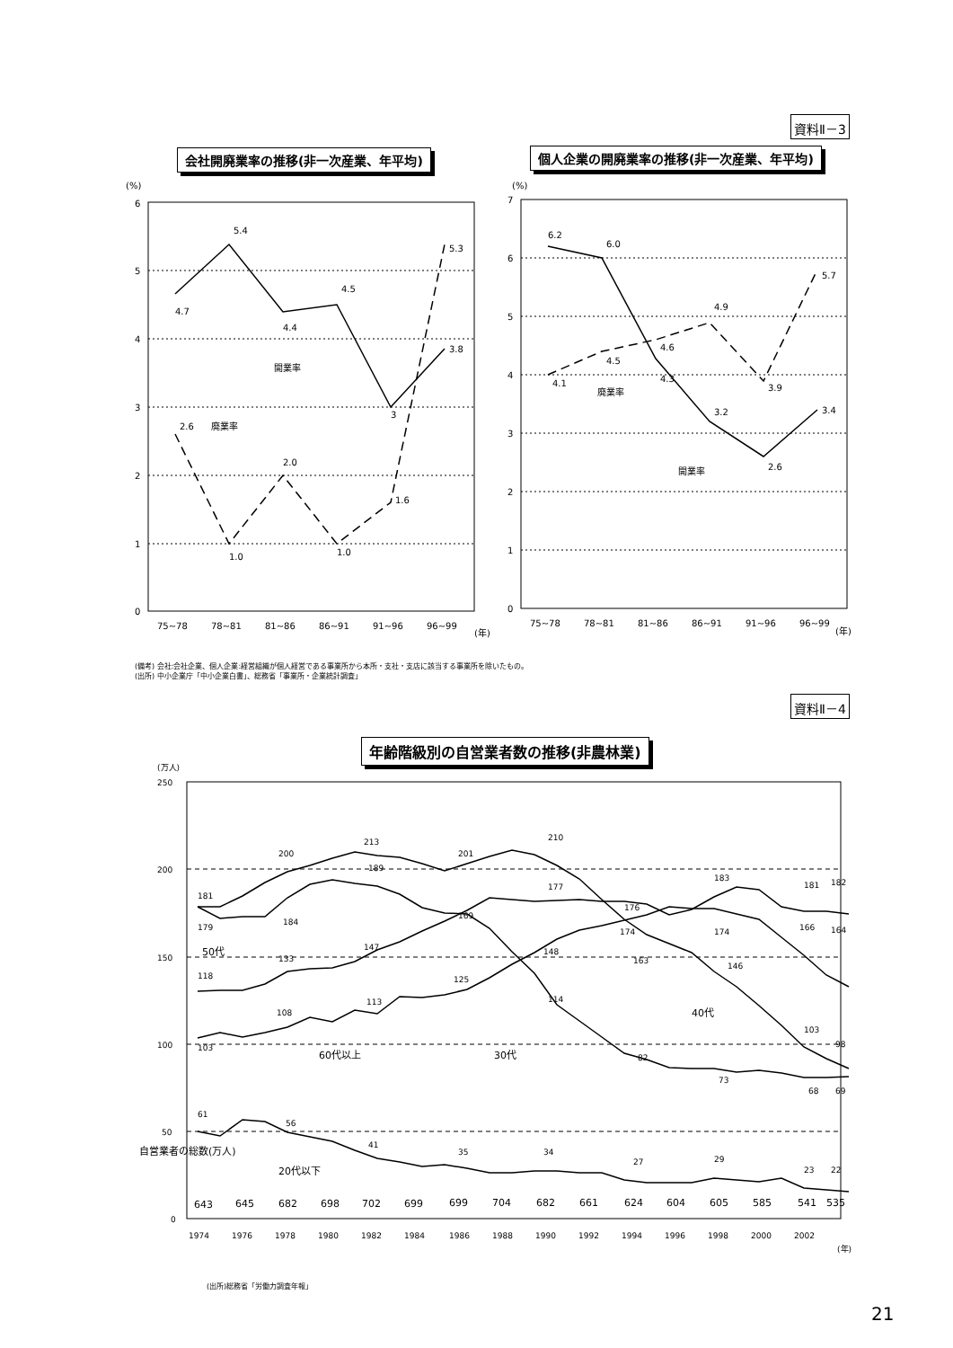資料Ⅱ－3
会社開廃業率の推移(非一次産業、年平均)
個人企業の開廃業率の推移(非一次産業、年平均)
(%)
6
5
4
3
2
1
0
4.7
5.4
4.4
4.5
3
3.8
2.6
1.0
2.0
1.0
1.6
5.3
開業率
廃業率
75~78
78~81
81~86
86~91
91~96
96~99
(年)
(%)
7
6
5
4
3
2
1
0
6.2
6.0
4.3
3.2
2.6
3.4
4.1
4.5
4.6
4.9
3.9
5.7
廃業率
開業率
75~78
78~81
81~86
86~91
91~96
96~99
(年)
(備考) 会社:会社企業、個人企業:経営組織が個人経営である事業所から本所・支社・支店に該当する事業所を除いたもの。
(出所) 中小企業庁「中小企業白書」、総務省「事業所・企業統計調査」
資料Ⅱ－4
年齢階級別の自営業者数の推移(非農林業)
(万人)
250
200
150
100
50
0
181
200
213
201
210
176
183
181
182
179
184
189
169
163
103
98
118
133
147
177
174
174
166
164
103
108
113
125
148
146
114
82
73
68
69
61
56
41
35
34
27
29
23
22
50代
40代
60代以上
30代
自営業者の総数(万人)
20代以下
643
645
682
698
702
699
699
704
682
661
624
604
605
585
541
535
1974
1976
1978
1980
1982
1984
1986
1988
1990
1992
1994
1996
1998
2000
2002
(年)
(出所)総務省「労働力調査年報」
21